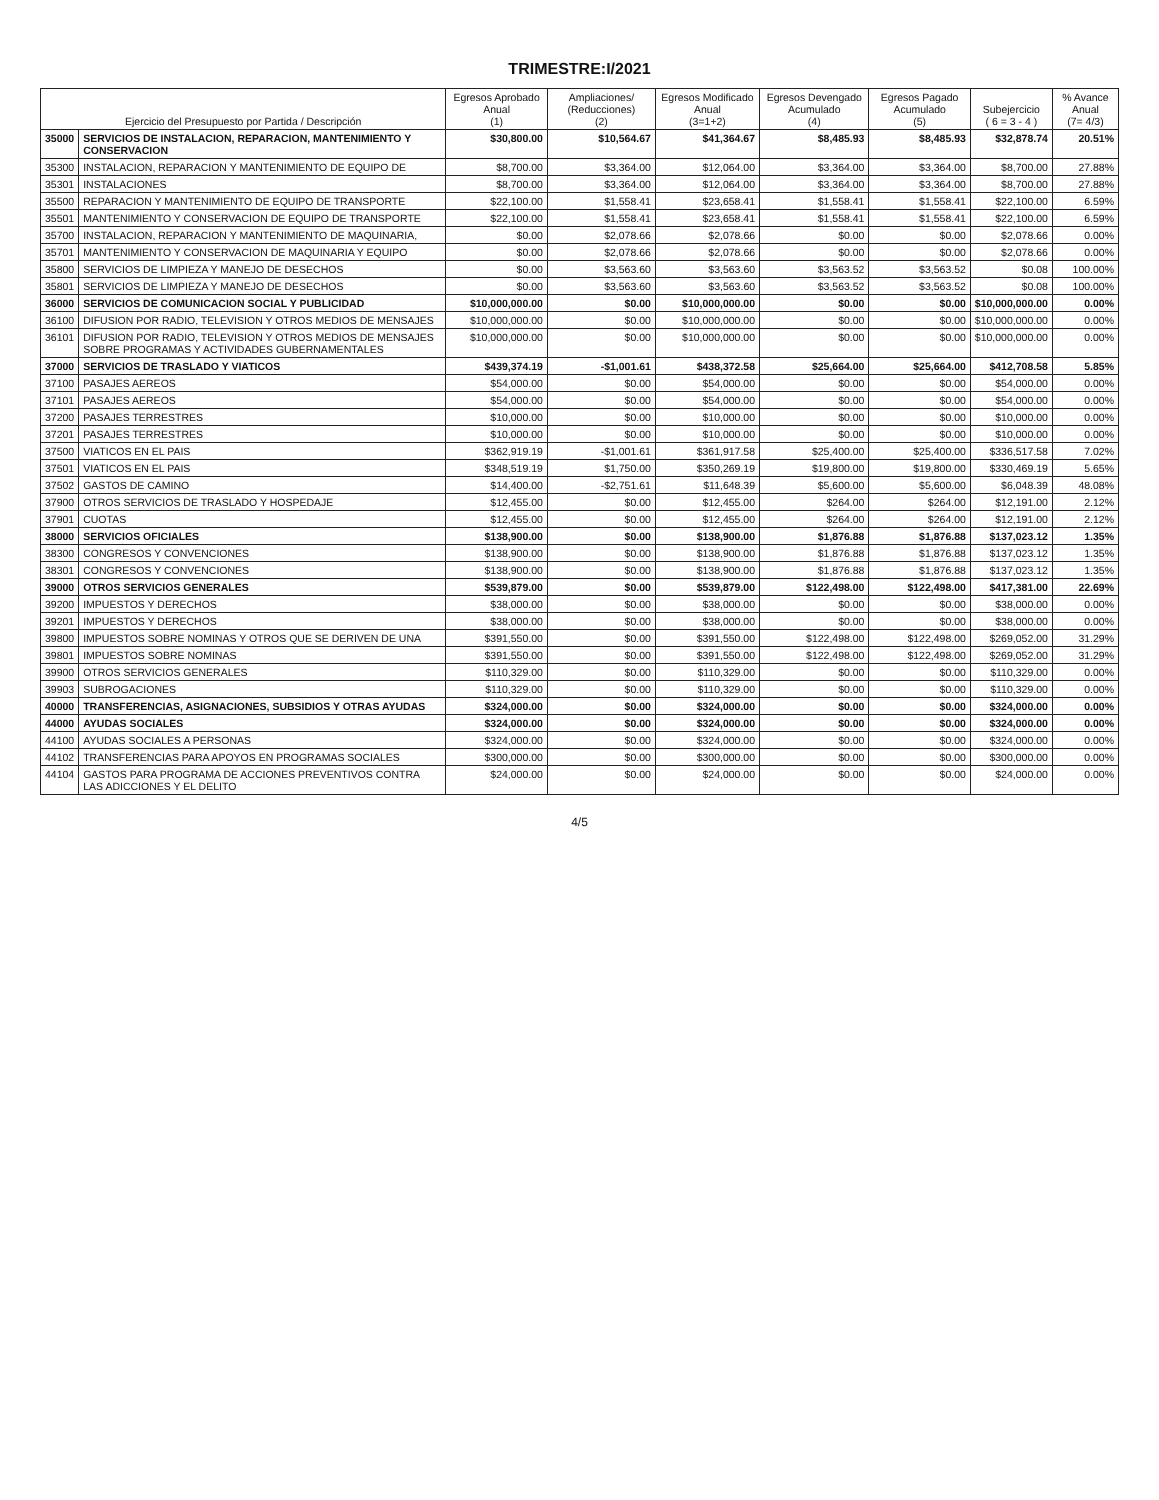TRIMESTRE:I/2021
| Ejercicio del Presupuesto por Partida / Descripción | | Egresos Aprobado Anual (1) | Ampliaciones/ (Reducciones) (2) | Egresos Modificado Anual (3=1+2) | Egresos Devengado Acumulado (4) | Egresos Pagado Acumulado (5) | Subejercicio ( 6 = 3 - 4 ) | % Avance Anual (7= 4/3) |
| --- | --- | --- | --- | --- | --- | --- | --- | --- |
| 35000 | SERVICIOS DE INSTALACION, REPARACION, MANTENIMIENTO Y CONSERVACION | $30,800.00 | $10,564.67 | $41,364.67 | $8,485.93 | $8,485.93 | $32,878.74 | 20.51% |
| 35300 | INSTALACION, REPARACION Y MANTENIMIENTO DE EQUIPO DE | $8,700.00 | $3,364.00 | $12,064.00 | $3,364.00 | $3,364.00 | $8,700.00 | 27.88% |
| 35301 | INSTALACIONES | $8,700.00 | $3,364.00 | $12,064.00 | $3,364.00 | $3,364.00 | $8,700.00 | 27.88% |
| 35500 | REPARACION Y MANTENIMIENTO DE EQUIPO DE TRANSPORTE | $22,100.00 | $1,558.41 | $23,658.41 | $1,558.41 | $1,558.41 | $22,100.00 | 6.59% |
| 35501 | MANTENIMIENTO Y CONSERVACION DE EQUIPO DE TRANSPORTE | $22,100.00 | $1,558.41 | $23,658.41 | $1,558.41 | $1,558.41 | $22,100.00 | 6.59% |
| 35700 | INSTALACION, REPARACION Y MANTENIMIENTO DE MAQUINARIA, | $0.00 | $2,078.66 | $2,078.66 | $0.00 | $0.00 | $2,078.66 | 0.00% |
| 35701 | MANTENIMIENTO Y CONSERVACION DE MAQUINARIA Y EQUIPO | $0.00 | $2,078.66 | $2,078.66 | $0.00 | $0.00 | $2,078.66 | 0.00% |
| 35800 | SERVICIOS DE LIMPIEZA Y MANEJO DE DESECHOS | $0.00 | $3,563.60 | $3,563.60 | $3,563.52 | $3,563.52 | $0.08 | 100.00% |
| 35801 | SERVICIOS DE LIMPIEZA Y MANEJO DE DESECHOS | $0.00 | $3,563.60 | $3,563.60 | $3,563.52 | $3,563.52 | $0.08 | 100.00% |
| 36000 | SERVICIOS DE COMUNICACION SOCIAL Y PUBLICIDAD | $10,000,000.00 | $0.00 | $10,000,000.00 | $0.00 | $0.00 | $10,000,000.00 | 0.00% |
| 36100 | DIFUSION POR RADIO, TELEVISION Y OTROS MEDIOS DE MENSAJES | $10,000,000.00 | $0.00 | $10,000,000.00 | $0.00 | $0.00 | $10,000,000.00 | 0.00% |
| 36101 | DIFUSION POR RADIO, TELEVISION Y OTROS MEDIOS DE MENSAJES SOBRE PROGRAMAS Y ACTIVIDADES GUBERNAMENTALES | $10,000,000.00 | $0.00 | $10,000,000.00 | $0.00 | $0.00 | $10,000,000.00 | 0.00% |
| 37000 | SERVICIOS DE TRASLADO Y VIATICOS | $439,374.19 | -$1,001.61 | $438,372.58 | $25,664.00 | $25,664.00 | $412,708.58 | 5.85% |
| 37100 | PASAJES AEREOS | $54,000.00 | $0.00 | $54,000.00 | $0.00 | $0.00 | $54,000.00 | 0.00% |
| 37101 | PASAJES AEREOS | $54,000.00 | $0.00 | $54,000.00 | $0.00 | $0.00 | $54,000.00 | 0.00% |
| 37200 | PASAJES TERRESTRES | $10,000.00 | $0.00 | $10,000.00 | $0.00 | $0.00 | $10,000.00 | 0.00% |
| 37201 | PASAJES TERRESTRES | $10,000.00 | $0.00 | $10,000.00 | $0.00 | $0.00 | $10,000.00 | 0.00% |
| 37500 | VIATICOS EN EL PAIS | $362,919.19 | -$1,001.61 | $361,917.58 | $25,400.00 | $25,400.00 | $336,517.58 | 7.02% |
| 37501 | VIATICOS EN EL PAIS | $348,519.19 | $1,750.00 | $350,269.19 | $19,800.00 | $19,800.00 | $330,469.19 | 5.65% |
| 37502 | GASTOS DE CAMINO | $14,400.00 | -$2,751.61 | $11,648.39 | $5,600.00 | $5,600.00 | $6,048.39 | 48.08% |
| 37900 | OTROS SERVICIOS DE TRASLADO Y HOSPEDAJE | $12,455.00 | $0.00 | $12,455.00 | $264.00 | $264.00 | $12,191.00 | 2.12% |
| 37901 | CUOTAS | $12,455.00 | $0.00 | $12,455.00 | $264.00 | $264.00 | $12,191.00 | 2.12% |
| 38000 | SERVICIOS OFICIALES | $138,900.00 | $0.00 | $138,900.00 | $1,876.88 | $1,876.88 | $137,023.12 | 1.35% |
| 38300 | CONGRESOS Y CONVENCIONES | $138,900.00 | $0.00 | $138,900.00 | $1,876.88 | $1,876.88 | $137,023.12 | 1.35% |
| 38301 | CONGRESOS Y CONVENCIONES | $138,900.00 | $0.00 | $138,900.00 | $1,876.88 | $1,876.88 | $137,023.12 | 1.35% |
| 39000 | OTROS SERVICIOS GENERALES | $539,879.00 | $0.00 | $539,879.00 | $122,498.00 | $122,498.00 | $417,381.00 | 22.69% |
| 39200 | IMPUESTOS Y DERECHOS | $38,000.00 | $0.00 | $38,000.00 | $0.00 | $0.00 | $38,000.00 | 0.00% |
| 39201 | IMPUESTOS Y DERECHOS | $38,000.00 | $0.00 | $38,000.00 | $0.00 | $0.00 | $38,000.00 | 0.00% |
| 39800 | IMPUESTOS SOBRE NOMINAS Y OTROS QUE SE DERIVEN DE UNA | $391,550.00 | $0.00 | $391,550.00 | $122,498.00 | $122,498.00 | $269,052.00 | 31.29% |
| 39801 | IMPUESTOS SOBRE NOMINAS | $391,550.00 | $0.00 | $391,550.00 | $122,498.00 | $122,498.00 | $269,052.00 | 31.29% |
| 39900 | OTROS SERVICIOS GENERALES | $110,329.00 | $0.00 | $110,329.00 | $0.00 | $0.00 | $110,329.00 | 0.00% |
| 39903 | SUBROGACIONES | $110,329.00 | $0.00 | $110,329.00 | $0.00 | $0.00 | $110,329.00 | 0.00% |
| 40000 | TRANSFERENCIAS, ASIGNACIONES, SUBSIDIOS Y OTRAS AYUDAS | $324,000.00 | $0.00 | $324,000.00 | $0.00 | $0.00 | $324,000.00 | 0.00% |
| 44000 | AYUDAS SOCIALES | $324,000.00 | $0.00 | $324,000.00 | $0.00 | $0.00 | $324,000.00 | 0.00% |
| 44100 | AYUDAS SOCIALES A PERSONAS | $324,000.00 | $0.00 | $324,000.00 | $0.00 | $0.00 | $324,000.00 | 0.00% |
| 44102 | TRANSFERENCIAS PARA APOYOS EN PROGRAMAS SOCIALES | $300,000.00 | $0.00 | $300,000.00 | $0.00 | $0.00 | $300,000.00 | 0.00% |
| 44104 | GASTOS PARA PROGRAMA DE ACCIONES PREVENTIVOS CONTRA LAS ADICCIONES Y EL DELITO | $24,000.00 | $0.00 | $24,000.00 | $0.00 | $0.00 | $24,000.00 | 0.00% |
4/5